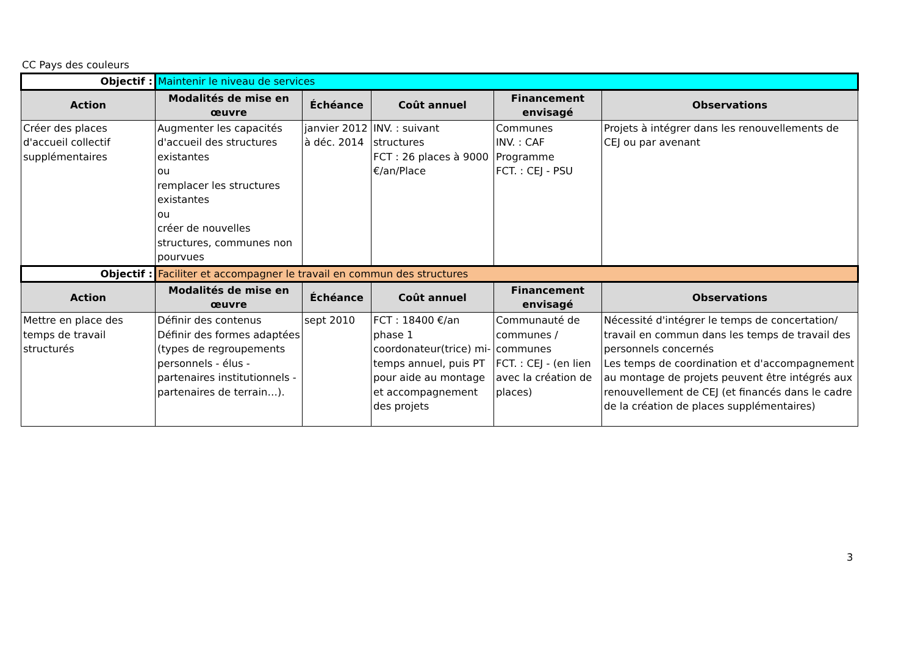CC Pays des couleurs
| Objectif : | Maintenir le niveau de services | | | | |
| Action | Modalités de mise en œuvre | Échéance | Coût annuel | Financement envisagé | Observations |
| Créer des places d'accueil collectif supplémentaires | Augmenter les capacités d'accueil des structures existantes ou remplacer les structures existantes ou créer de nouvelles structures, communes non pourvues | janvier 2012 à déc. 2014 | INV. : suivant structures FCT : 26 places à 9000 €/an/Place | Communes INV. : CAF Programme FCT. : CEJ - PSU | Projets à intégrer dans les renouvellements de CEJ ou par avenant |
| Objectif : | Faciliter et accompagner le travail en commun des structures | | | | |
| Action | Modalités de mise en œuvre | Échéance | Coût annuel | Financement envisagé | Observations |
| Mettre en place des temps de travail structurés | Définir des contenus Définir des formes adaptées (types de regroupements personnels - élus - partenaires institutionnels - partenaires de terrain…). | sept 2010 | FCT : 18400 €/an phase 1 coordonateur(trice) mi-temps annuel, puis PT pour aide au montage et accompagnement des projets | Communauté de communes / communes FCT. : CEJ - (en lien avec la création de places) | Nécessité d'intégrer le temps de concertation/ travail en commun dans les temps de travail des personnels concernés Les temps de coordination et d'accompagnement au montage de projets peuvent être intégrés aux renouvellement de CEJ (et financés dans le cadre de la création de places supplémentaires) |
3